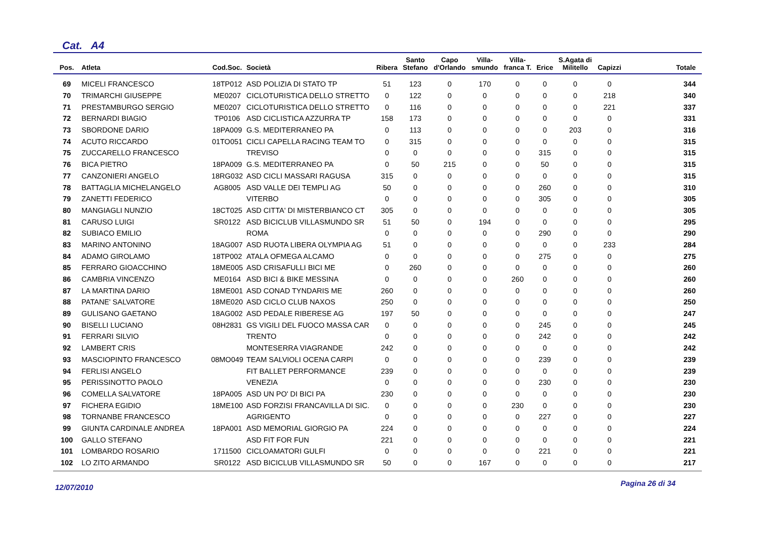Cat. A4
| Pos. | Atleta | Cod.Soc. | Società | Ribera | Santo Stefano | Capo d'Orlando | Villa- smundo | Villa- franca T. | Erice | S.Agata di Militello | Capizzi | Totale |
| --- | --- | --- | --- | --- | --- | --- | --- | --- | --- | --- | --- | --- |
| 69 | MICELI FRANCESCO | 18TP012 | ASD POLIZIA DI STATO TP | 51 | 123 | 0 | 170 | 0 | 0 | 0 | 0 | 344 |
| 70 | TRIMARCHI GIUSEPPE | ME0207 | CICLOTURISTICA DELLO STRETTO | 0 | 122 | 0 | 0 | 0 | 0 | 0 | 218 | 340 |
| 71 | PRESTAMBURGO SERGIO | ME0207 | CICLOTURISTICA DELLO STRETTO | 0 | 116 | 0 | 0 | 0 | 0 | 0 | 221 | 337 |
| 72 | BERNARDI BIAGIO | TP0106 | ASD CICLISTICA AZZURRA TP | 158 | 173 | 0 | 0 | 0 | 0 | 0 | 0 | 331 |
| 73 | SBORDONE DARIO | 18PA009 | G.S. MEDITERRANEO PA | 0 | 113 | 0 | 0 | 0 | 0 | 203 | 0 | 316 |
| 74 | ACUTO RICCARDO | 01TO051 | CICLI CAPELLA RACING TEAM TO | 0 | 315 | 0 | 0 | 0 | 0 | 0 | 0 | 315 |
| 75 | ZUCCARELLO FRANCESCO | | TREVISO | 0 | 0 | 0 | 0 | 0 | 315 | 0 | 0 | 315 |
| 76 | BICA PIETRO | 18PA009 | G.S. MEDITERRANEO PA | 0 | 50 | 215 | 0 | 0 | 50 | 0 | 0 | 315 |
| 77 | CANZONIERI ANGELO | 18RG032 | ASD CICLI MASSARI RAGUSA | 315 | 0 | 0 | 0 | 0 | 0 | 0 | 0 | 315 |
| 78 | BATTAGLIA MICHELANGELO | AG8005 | ASD VALLE DEI TEMPLI AG | 50 | 0 | 0 | 0 | 0 | 260 | 0 | 0 | 310 |
| 79 | ZANETTI FEDERICO | | VITERBO | 0 | 0 | 0 | 0 | 0 | 305 | 0 | 0 | 305 |
| 80 | MANGIAGLI NUNZIO | 18CT025 | ASD CITTA' DI MISTERBIANCO CT | 305 | 0 | 0 | 0 | 0 | 0 | 0 | 0 | 305 |
| 81 | CARUSO LUIGI | SR0122 | ASD BICICLUB VILLASMUNDO SR | 51 | 50 | 0 | 194 | 0 | 0 | 0 | 0 | 295 |
| 82 | SUBIACO EMILIO | | ROMA | 0 | 0 | 0 | 0 | 0 | 290 | 0 | 0 | 290 |
| 83 | MARINO ANTONINO | 18AG007 | ASD RUOTA LIBERA OLYMPIA AG | 51 | 0 | 0 | 0 | 0 | 0 | 0 | 233 | 284 |
| 84 | ADAMO GIROLAMO | 18TP002 | ATALA OFMEGA ALCAMO | 0 | 0 | 0 | 0 | 0 | 275 | 0 | 0 | 275 |
| 85 | FERRARO GIOACCHINO | 18ME005 | ASD CRISAFULLI BICI ME | 0 | 260 | 0 | 0 | 0 | 0 | 0 | 0 | 260 |
| 86 | CAMBRIA VINCENZO | ME0164 | ASD BICI & BIKE MESSINA | 0 | 0 | 0 | 0 | 260 | 0 | 0 | 0 | 260 |
| 87 | LA MARTINA DARIO | 18ME001 | ASD CONAD TYNDARIS ME | 260 | 0 | 0 | 0 | 0 | 0 | 0 | 0 | 260 |
| 88 | PATANE' SALVATORE | 18ME020 | ASD CICLO CLUB NAXOS | 250 | 0 | 0 | 0 | 0 | 0 | 0 | 0 | 250 |
| 89 | GULISANO GAETANO | 18AG002 | ASD PEDALE RIBERESE AG | 197 | 50 | 0 | 0 | 0 | 0 | 0 | 0 | 247 |
| 90 | BISELLI LUCIANO | 08H2831 | GS VIGILI DEL FUOCO MASSA CAR | 0 | 0 | 0 | 0 | 0 | 245 | 0 | 0 | 245 |
| 91 | FERRARI SILVIO | | TRENTO | 0 | 0 | 0 | 0 | 0 | 242 | 0 | 0 | 242 |
| 92 | LAMBERT CRIS | | MONTESERRA VIAGRANDE | 242 | 0 | 0 | 0 | 0 | 0 | 0 | 0 | 242 |
| 93 | MASCIOPINTO FRANCESCO | 08MO049 | TEAM SALVIOLI OCENA CARPI | 0 | 0 | 0 | 0 | 0 | 239 | 0 | 0 | 239 |
| 94 | FERLISI ANGELO | | FIT BALLET PERFORMANCE | 239 | 0 | 0 | 0 | 0 | 0 | 0 | 0 | 239 |
| 95 | PERISSINOTTO PAOLO | | VENEZIA | 0 | 0 | 0 | 0 | 0 | 230 | 0 | 0 | 230 |
| 96 | COMELLA SALVATORE | 18PA005 | ASD UN PO' DI BICI PA | 230 | 0 | 0 | 0 | 0 | 0 | 0 | 0 | 230 |
| 97 | FICHERA EGIDIO | 18ME100 | ASD FORZISI FRANCAVILLA DI SIC. | 0 | 0 | 0 | 0 | 230 | 0 | 0 | 0 | 230 |
| 98 | TORNANBE FRANCESCO | | AGRIGENTO | 0 | 0 | 0 | 0 | 0 | 227 | 0 | 0 | 227 |
| 99 | GIUNTA CARDINALE ANDREA | 18PA001 | ASD MEMORIAL GIORGIO PA | 224 | 0 | 0 | 0 | 0 | 0 | 0 | 0 | 224 |
| 100 | GALLO STEFANO | | ASD FIT FOR FUN | 221 | 0 | 0 | 0 | 0 | 0 | 0 | 0 | 221 |
| 101 | LOMBARDO ROSARIO | 1711500 | CICLOAMATORI GULFI | 0 | 0 | 0 | 0 | 0 | 221 | 0 | 0 | 221 |
| 102 | LO ZITO ARMANDO | SR0122 | ASD BICICLUB VILLASMUNDO SR | 50 | 0 | 0 | 167 | 0 | 0 | 0 | 0 | 217 |
12/07/2010 Pagina 26 di 34